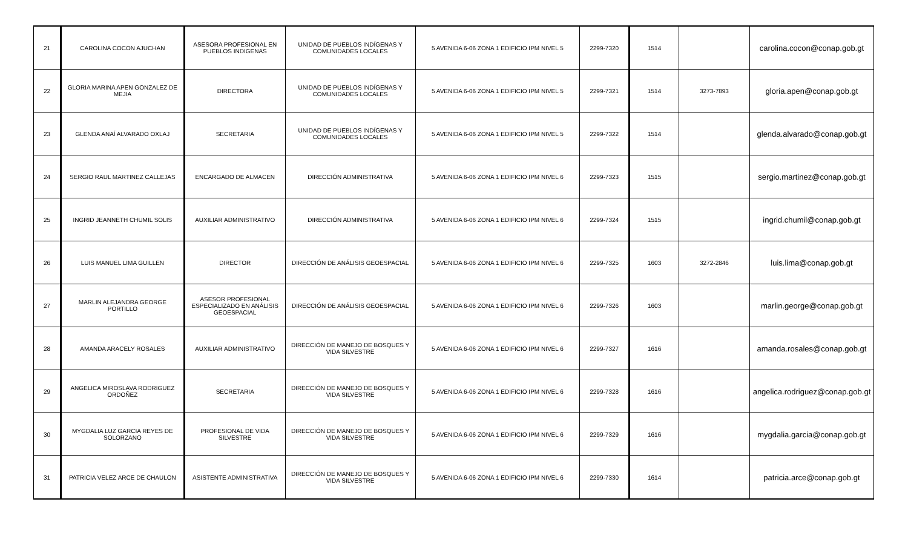| 21 | CAROLINA COCON AJUCHAN | ASESORA PROFESIONAL EN PUEBLOS INDIGENAS | UNIDAD DE PUEBLOS INDÍGENAS Y COMUNIDADES LOCALES | 5 AVENIDA 6-06 ZONA 1 EDIFICIO IPM NIVEL 5 | 2299-7320 | 1514 | | carolina.cocon@conap.gob.gt |
| 22 | GLORIA MARINA APEN GONZALEZ DE MEJIA | DIRECTORA | UNIDAD DE PUEBLOS INDÍGENAS Y COMUNIDADES LOCALES | 5 AVENIDA 6-06 ZONA 1 EDIFICIO IPM NIVEL 5 | 2299-7321 | 1514 | 3273-7893 | gloria.apen@conap.gob.gt |
| 23 | GLENDA ANAÍ ALVARADO OXLAJ | SECRETARIA | UNIDAD DE PUEBLOS INDÍGENAS Y COMUNIDADES LOCALES | 5 AVENIDA 6-06 ZONA 1 EDIFICIO IPM NIVEL 5 | 2299-7322 | 1514 | | glenda.alvarado@conap.gob.gt |
| 24 | SERGIO RAUL MARTINEZ CALLEJAS | ENCARGADO DE ALMACEN | DIRECCIÓN ADMINISTRATIVA | 5 AVENIDA 6-06 ZONA 1 EDIFICIO IPM NIVEL 6 | 2299-7323 | 1515 | | sergio.martinez@conap.gob.gt |
| 25 | INGRID JEANNETH CHUMIL SOLIS | AUXILIAR ADMINISTRATIVO | DIRECCIÓN ADMINISTRATIVA | 5 AVENIDA 6-06 ZONA 1 EDIFICIO IPM NIVEL 6 | 2299-7324 | 1515 | | ingrid.chumil@conap.gob.gt |
| 26 | LUIS MANUEL LIMA GUILLEN | DIRECTOR | DIRECCIÓN DE ANÁLISIS GEOESPACIAL | 5 AVENIDA 6-06 ZONA 1 EDIFICIO IPM NIVEL 6 | 2299-7325 | 1603 | 3272-2846 | luis.lima@conap.gob.gt |
| 27 | MARLIN ALEJANDRA GEORGE PORTILLO | ASESOR PROFESIONAL ESPECIALIZADO EN ANÁLISIS GEOESPACIAL | DIRECCIÓN DE ANÁLISIS GEOESPACIAL | 5 AVENIDA 6-06 ZONA 1 EDIFICIO IPM NIVEL 6 | 2299-7326 | 1603 | | marlin.george@conap.gob.gt |
| 28 | AMANDA ARACELY ROSALES | AUXILIAR ADMINISTRATIVO | DIRECCIÓN DE MANEJO DE BOSQUES Y VIDA SILVESTRE | 5 AVENIDA 6-06 ZONA 1 EDIFICIO IPM NIVEL 6 | 2299-7327 | 1616 | | amanda.rosales@conap.gob.gt |
| 29 | ANGELICA MIROSLAVA RODRIGUEZ ORDOÑEZ | SECRETARIA | DIRECCIÓN DE MANEJO DE BOSQUES Y VIDA SILVESTRE | 5 AVENIDA 6-06 ZONA 1 EDIFICIO IPM NIVEL 6 | 2299-7328 | 1616 | | angelica.rodriguez@conap.gob.gt |
| 30 | MYGDALIA LUZ GARCIA REYES DE SOLORZANO | PROFESIONAL DE VIDA SILVESTRE | DIRECCIÓN DE MANEJO DE BOSQUES Y VIDA SILVESTRE | 5 AVENIDA 6-06 ZONA 1 EDIFICIO IPM NIVEL 6 | 2299-7329 | 1616 | | mygdalia.garcia@conap.gob.gt |
| 31 | PATRICIA VELEZ ARCE DE CHAULON | ASISTENTE ADMINISTRATIVA | DIRECCIÓN DE MANEJO DE BOSQUES Y VIDA SILVESTRE | 5 AVENIDA 6-06 ZONA 1 EDIFICIO IPM NIVEL 6 | 2299-7330 | 1614 | | patricia.arce@conap.gob.gt |